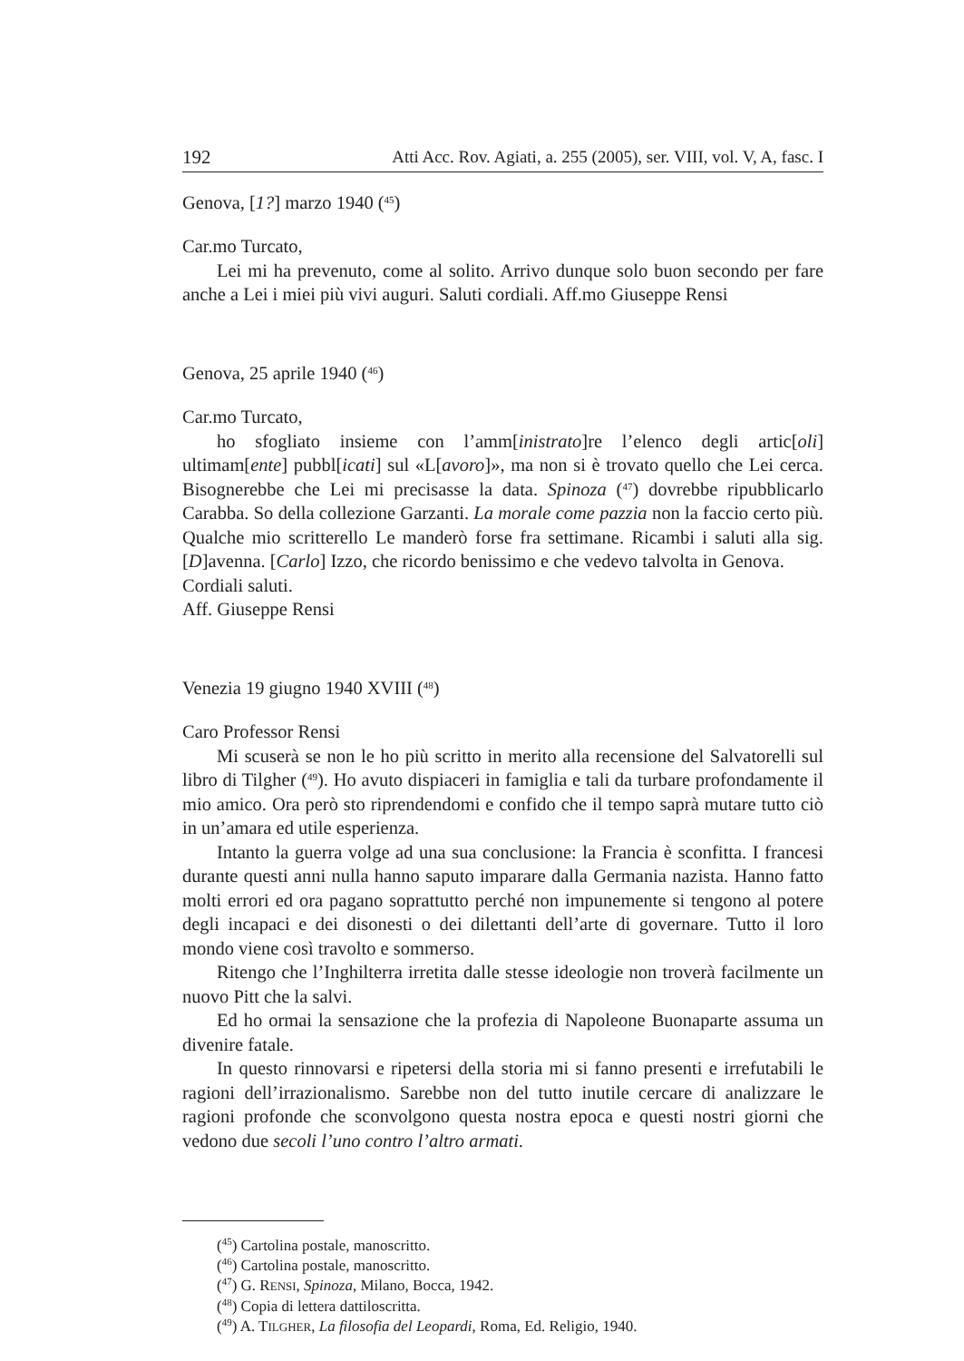192 Atti Acc. Rov. Agiati, a. 255 (2005), ser. VIII, vol. V, A, fasc. I
Genova, [1?] marzo 1940 (<sup>45</sup>)
Car.mo Turcato,
Lei mi ha prevenuto, come al solito. Arrivo dunque solo buon secondo per fare anche a Lei i miei più vivi auguri. Saluti cordiali. Aff.mo Giuseppe Rensi
Genova, 25 aprile 1940 (<sup>46</sup>)
Car.mo Turcato,
ho sfogliato insieme con l’amm[inistrato]re l’elenco degli artic[oli] ultimam[ente] pubbl[icati] sul «L[avoro]», ma non si è trovato quello che Lei cerca. Bisognerebbe che Lei mi precisasse la data. Spinoza (<sup>47</sup>) dovrebbe ripubblicarlo Carabba. So della collezione Garzanti. La morale come pazzia non la faccio certo più. Qualche mio scritterello Le manderò forse fra settimane. Ricambi i saluti alla sig. [D]avenna. [Carlo] Izzo, che ricordo benissimo e che vedevo talvolta in Genova.
Cordiali saluti.
Aff. Giuseppe Rensi
Venezia 19 giugno 1940 XVIII (<sup>48</sup>)
Caro Professor Rensi
Mi scuserà se non le ho più scritto in merito alla recensione del Salvatorelli sul libro di Tilgher (<sup>49</sup>). Ho avuto dispiaceri in famiglia e tali da turbare profondamente il mio amico. Ora però sto riprendendomi e confido che il tempo saprà mutare tutto ciò in un’amara ed utile esperienza.
Intanto la guerra volge ad una sua conclusione: la Francia è sconfitta. I francesi durante questi anni nulla hanno saputo imparare dalla Germania nazista. Hanno fatto molti errori ed ora pagano soprattutto perché non impunemente si tengono al potere degli incapaci e dei disonesti o dei dilettanti dell’arte di governare. Tutto il loro mondo viene così travolto e sommerso.
Ritengo che l’Inghilterra irretita dalle stesse ideologie non troverà facilmente un nuovo Pitt che la salvi.
Ed ho ormai la sensazione che la profezia di Napoleone Buonaparte assuma un divenire fatale.
In questo rinnovarsi e ripetersi della storia mi si fanno presenti e irrefutabili le ragioni dell’irrazionalismo. Sarebbe non del tutto inutile cercare di analizzare le ragioni profonde che sconvolgono questa nostra epoca e questi nostri giorni che vedono due secoli l’uno contro l’altro armati.
(<sup>45</sup>) Cartolina postale, manoscritto.
(<sup>46</sup>) Cartolina postale, manoscritto.
(<sup>47</sup>) G. RENSI, Spinoza, Milano, Bocca, 1942.
(<sup>48</sup>) Copia di lettera dattiloscritta.
(<sup>49</sup>) A. TILGHER, La filosofia del Leopardi, Roma, Ed. Religio, 1940.